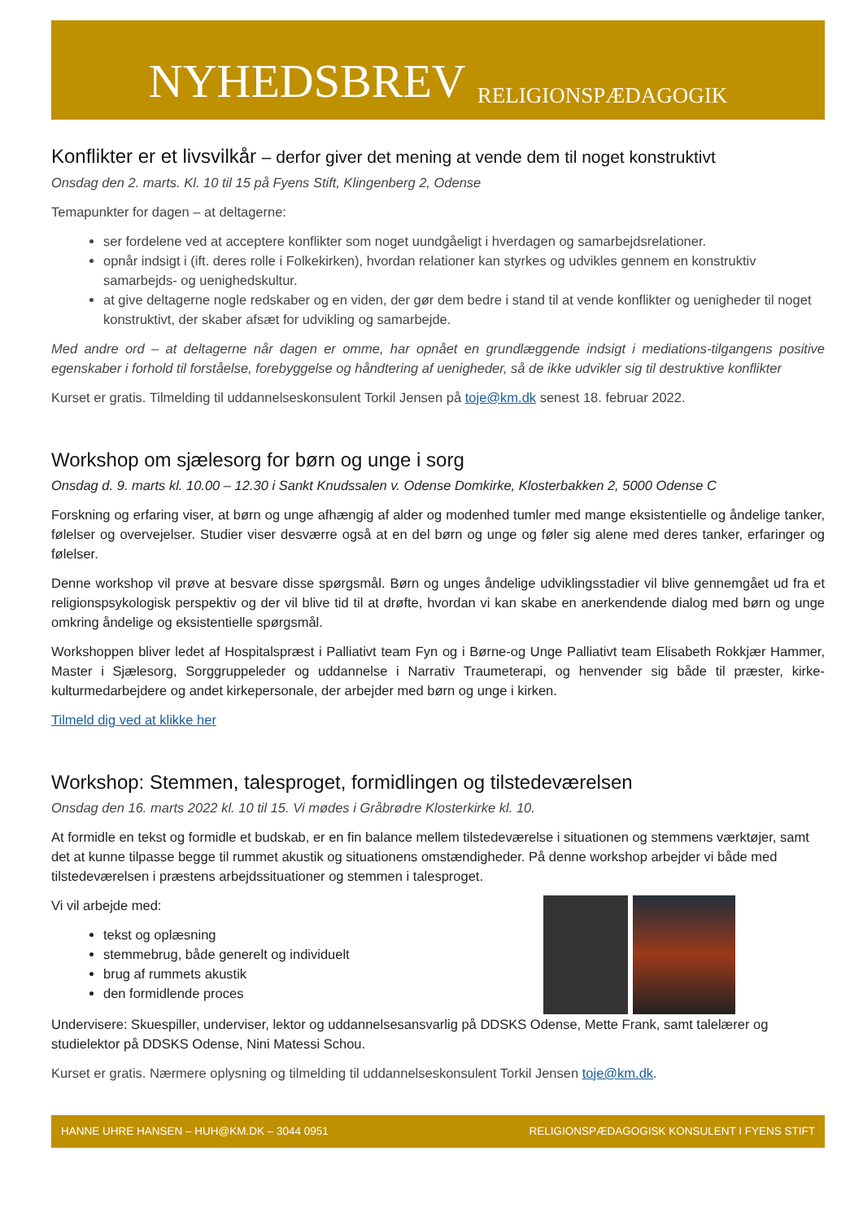NYHEDSBREV RELIGIONSPÆDAGOGIK
Konflikter er et livsvilkår – derfor giver det mening at vende dem til noget konstruktivt
Onsdag den 2. marts. Kl. 10 til 15 på Fyens Stift, Klingenberg 2, Odense
Temapunkter for dagen – at deltagerne:
ser fordelene ved at acceptere konflikter som noget uundgåeligt i hverdagen og samarbejdsrelationer.
opnår indsigt i (ift. deres rolle i Folkekirken), hvordan relationer kan styrkes og udvikles gennem en konstruktiv samarbejds- og uenighedskultur.
at give deltagerne nogle redskaber og en viden, der gør dem bedre i stand til at vende konflikter og uenigheder til noget konstruktivt, der skaber afsæt for udvikling og samarbejde.
Med andre ord – at deltagerne når dagen er omme, har opnået en grundlæggende indsigt i mediations-tilgangens positive egenskaber i forhold til forståelse, forebyggelse og håndtering af uenigheder, så de ikke udvikler sig til destruktive konflikter
Kurset er gratis. Tilmelding til uddannelseskonsulent Torkil Jensen på toje@km.dk senest 18. februar 2022.
Workshop om sjælesorg for børn og unge i sorg
Onsdag d. 9. marts kl. 10.00 – 12.30 i Sankt Knudssalen v. Odense Domkirke, Klosterbakken 2, 5000 Odense C
Forskning og erfaring viser, at børn og unge afhængig af alder og modenhed tumler med mange eksistentielle og åndelige tanker, følelser og overvejelser. Studier viser desværre også at en del børn og unge og føler sig alene med deres tanker, erfaringer og følelser.
Denne workshop vil prøve at besvare disse spørgsmål. Børn og unges åndelige udviklingsstadier vil blive gennemgået ud fra et religionspsykologisk perspektiv og der vil blive tid til at drøfte, hvordan vi kan skabe en anerkendende dialog med børn og unge omkring åndelige og eksistentielle spørgsmål.
Workshoppen bliver ledet af Hospitalspræst i Palliativt team Fyn og i Børne-og Unge Palliativt team Elisabeth Rokkjær Hammer, Master i Sjælesorg, Sorggruppeleder og uddannelse i Narrativ Traumeterapi, og henvender sig både til præster, kirke-kulturmedarbejdere og andet kirkepersonale, der arbejder med børn og unge i kirken.
Tilmeld dig ved at klikke her
Workshop: Stemmen, talesproget, formidlingen og tilstedeværelsen
Onsdag den 16. marts 2022 kl. 10 til 15. Vi mødes i Gråbrødre Klosterkirke kl. 10.
At formidle en tekst og formidle et budskab, er en fin balance mellem tilstedeværelse i situationen og stemmens værktøjer, samt det at kunne tilpasse begge til rummet akustik og situationens omstændigheder. På denne workshop arbejder vi både med tilstedeværelsen i præstens arbejdssituationer og stemmen i talesproget.
Vi vil arbejde med:
tekst og oplæsning
stemmebrug, både generelt og individuelt
brug af rummets akustik
den formidlende proces
Undervisere: Skuespiller, underviser, lektor og uddannelsesansvarlig på DDSKS Odense, Mette Frank, samt talelærer og studielektor på DDSKS Odense, Nini Matessi Schou.
Kurset er gratis. Nærmere oplysning og tilmelding til uddannelseskonsulent Torkil Jensen toje@km.dk.
HANNE UHRE HANSEN – HUH@KM.DK – 3044 0951 RELIGIONSPÆDAGOGISK KONSULENT I FYENS STIFT